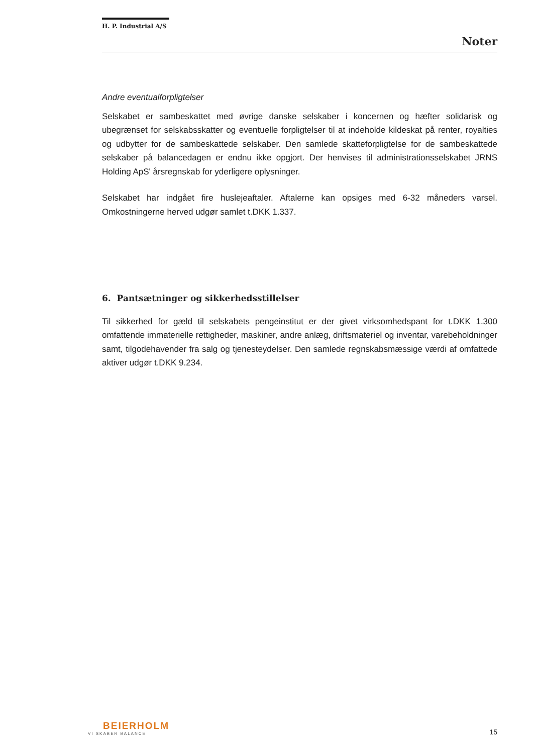H. P. Industrial A/S
Noter
Andre eventualforpligtelser
Selskabet er sambeskattet med øvrige danske selskaber i koncernen og hæfter solidarisk og ubegrænset for selskabsskatter og eventuelle forpligtelser til at indeholde kildeskat på renter, royalties og udbytter for de sambeskattede selskaber. Den samlede skatteforpligtelse for de sambeskattede selskaber på balancedagen er endnu ikke opgjort. Der henvises til admini­strationsselskabet JRNS Holding ApS' årsregnskab for yderligere oplysninger.
Selskabet har indgået fire huslejeaftaler. Aftalerne kan opsiges med 6-32 måneders varsel. Omkostningerne herved udgør samlet t.DKK 1.337.
6. Pantsætninger og sikkerhedsstillelser
Til sikkerhed for gæld til selskabets pengeinstitut er der givet virksomhedspant for t.DKK 1.300 omfattende immaterielle rettigheder, maskiner, andre anlæg, driftsmateriel og inventar, varebeholdninger samt, tilgodehavender fra salg og tjenesteydelser. Den samlede regnskabsmæssige værdi af omfattede aktiver udgør t.DKK 9.234.
BEIERHOLM
VI SKABER BALANCE
15